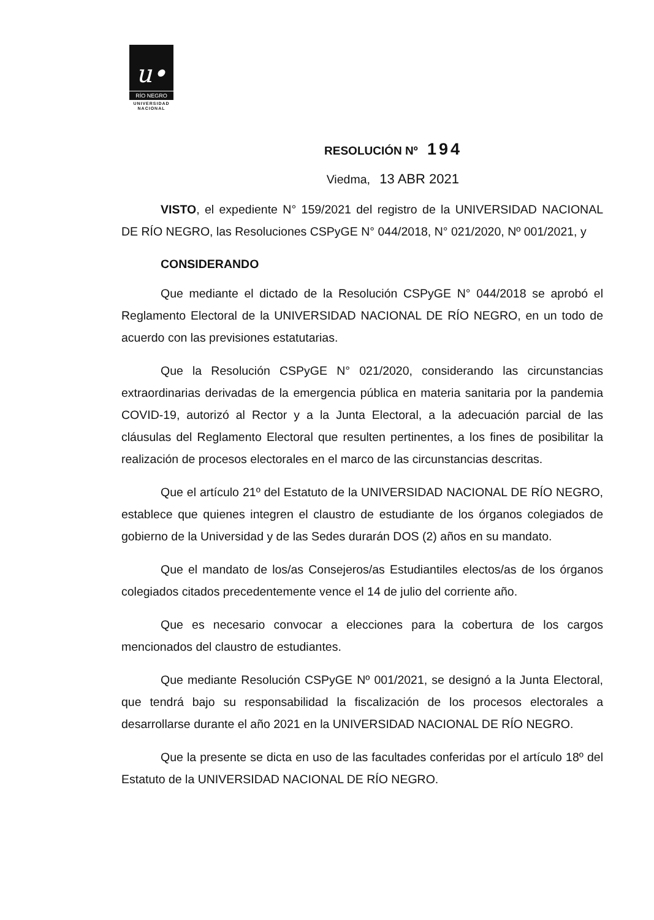u•
RÍO NEGRO
UNIVERSIDAD
NACIONAL
RESOLUCIÓN Nº 194
Viedma, 13 ABR 2021
VISTO, el expediente N° 159/2021 del registro de la UNIVERSIDAD NACIONAL DE RÍO NEGRO, las Resoluciones CSPyGE N° 044/2018, N° 021/2020, Nº 001/2021, y
CONSIDERANDO
Que mediante el dictado de la Resolución CSPyGE N° 044/2018 se aprobó el Reglamento Electoral de la UNIVERSIDAD NACIONAL DE RÍO NEGRO, en un todo de acuerdo con las previsiones estatutarias.
Que la Resolución CSPyGE N° 021/2020, considerando las circunstancias extraordinarias derivadas de la emergencia pública en materia sanitaria por la pandemia COVID-19, autorizó al Rector y a la Junta Electoral, a la adecuación parcial de las cláusulas del Reglamento Electoral que resulten pertinentes, a los fines de posibilitar la realización de procesos electorales en el marco de las circunstancias descritas.
Que el artículo 21º del Estatuto de la UNIVERSIDAD NACIONAL DE RÍO NEGRO, establece que quienes integren el claustro de estudiante de los órganos colegiados de gobierno de la Universidad y de las Sedes durarán DOS (2) años en su mandato.
Que el mandato de los/as Consejeros/as Estudiantiles electos/as de los órganos colegiados citados precedentemente vence el 14 de julio del corriente año.
Que es necesario convocar a elecciones para la cobertura de los cargos mencionados del claustro de estudiantes.
Que mediante Resolución CSPyGE Nº 001/2021, se designó a la Junta Electoral, que tendrá bajo su responsabilidad la fiscalización de los procesos electorales a desarrollarse durante el año 2021 en la UNIVERSIDAD NACIONAL DE RÍO NEGRO.
Que la presente se dicta en uso de las facultades conferidas por el artículo 18º del Estatuto de la UNIVERSIDAD NACIONAL DE RÍO NEGRO.